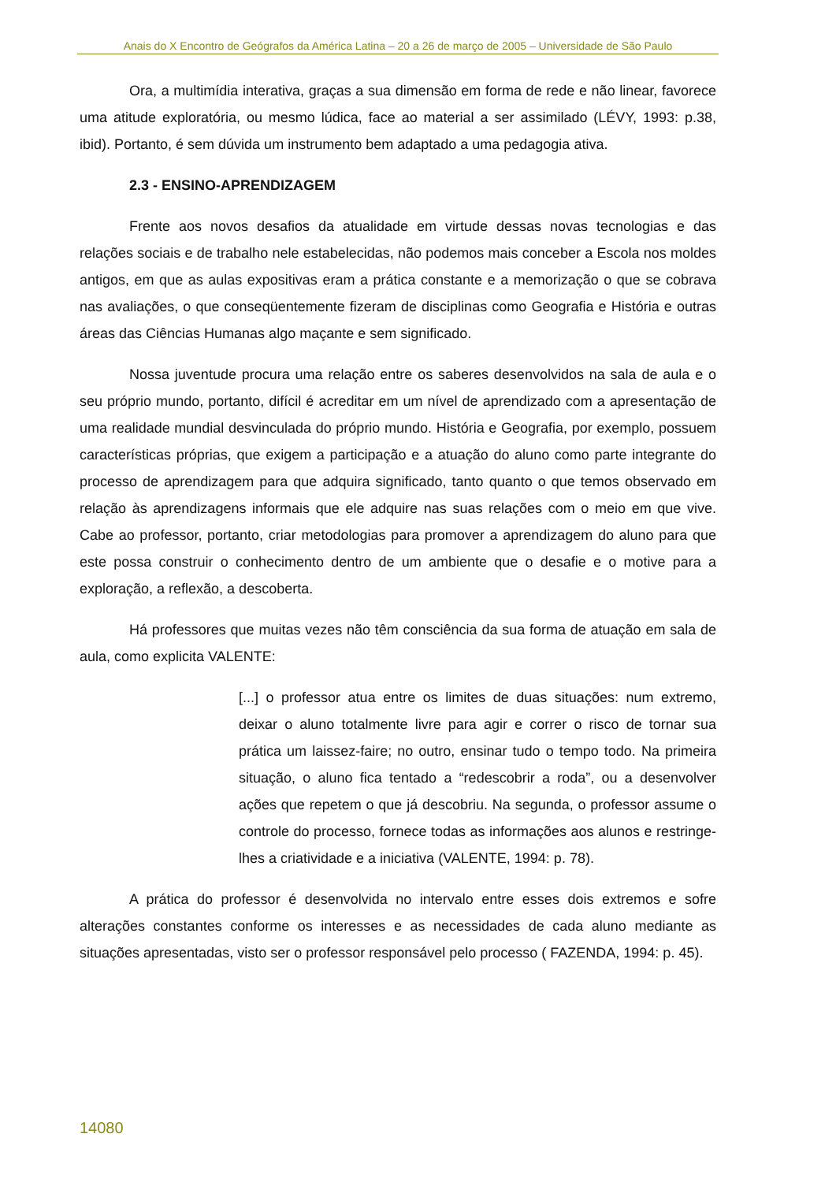Anais do X Encontro de Geógrafos da América Latina – 20 a 26 de março de 2005 – Universidade de São Paulo
Ora, a multimídia interativa, graças a sua dimensão em forma de rede e não linear, favorece uma atitude exploratória, ou mesmo lúdica, face ao material a ser assimilado (LÉVY, 1993: p.38, ibid). Portanto, é sem dúvida um instrumento bem adaptado a uma pedagogia ativa.
2.3 - ENSINO-APRENDIZAGEM
Frente aos novos desafios da atualidade em virtude dessas novas tecnologias e das relações sociais e de trabalho nele estabelecidas, não podemos mais conceber a Escola nos moldes antigos, em que as aulas expositivas eram a prática constante e a memorização o que se cobrava nas avaliações, o que conseqüentemente fizeram de disciplinas como Geografia e História e outras áreas das Ciências Humanas algo maçante e sem significado.
Nossa juventude procura uma relação entre os saberes desenvolvidos na sala de aula e o seu próprio mundo, portanto, difícil é acreditar em um nível de aprendizado com a apresentação de uma realidade mundial desvinculada do próprio mundo. História e Geografia, por exemplo, possuem características próprias, que exigem a participação e a atuação do aluno como parte integrante do processo de aprendizagem para que adquira significado, tanto quanto o que temos observado em relação às aprendizagens informais que ele adquire nas suas relações com o meio em que vive. Cabe ao professor, portanto, criar metodologias para promover a aprendizagem do aluno para que este possa construir o conhecimento dentro de um ambiente que o desafie e o motive para a exploração, a reflexão, a descoberta.
Há professores que muitas vezes não têm consciência da sua forma de atuação em sala de aula, como explicita VALENTE:
[...] o professor atua entre os limites de duas situações: num extremo, deixar o aluno totalmente livre para agir e correr o risco de tornar sua prática um laissez-faire; no outro, ensinar tudo o tempo todo. Na primeira situação, o aluno fica tentado a “redescobrir a roda”, ou a desenvolver ações que repetem o que já descobriu. Na segunda, o professor assume o controle do processo, fornece todas as informações aos alunos e restringe-lhes a criatividade e a iniciativa (VALENTE, 1994: p. 78).
A prática do professor é desenvolvida no intervalo entre esses dois extremos e sofre alterações constantes conforme os interesses e as necessidades de cada aluno mediante as situações apresentadas, visto ser o professor responsável pelo processo ( FAZENDA, 1994: p. 45).
14080